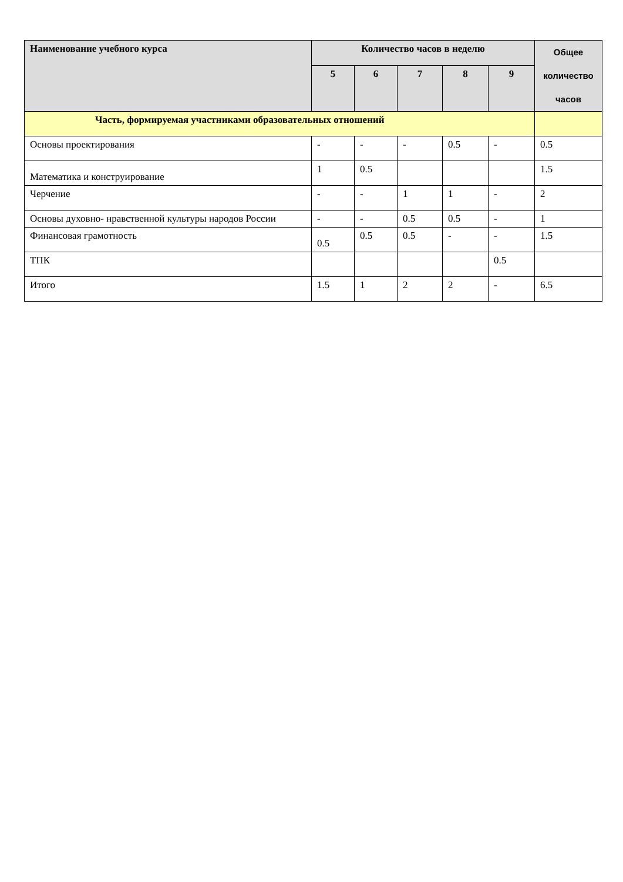| Наименование учебного курса | Количество часов в неделю | | | | | Общее количество часов |
| --- | --- | --- | --- | --- | --- | --- |
| | 5 | 6 | 7 | 8 | 9 | |
| Часть, формируемая участниками образовательных отношений | | | | | | |
| Основы проектирования | - | - | - | 0.5 | - | 0.5 |
| Математика и конструирование | 1 | 0.5 | | | | 1.5 |
| Черчение | - | - | 1 | 1 | - | 2 |
| Основы духовно- нравственной культуры народов России | - | - | 0.5 | 0.5 | - | 1 |
| Финансовая грамотность | 0.5 | 0.5 | 0.5 | - | - | 1.5 |
| ТПК | | | | | 0.5 | |
| Итого | 1.5 | 1 | 2 | 2 | - | 6.5 |